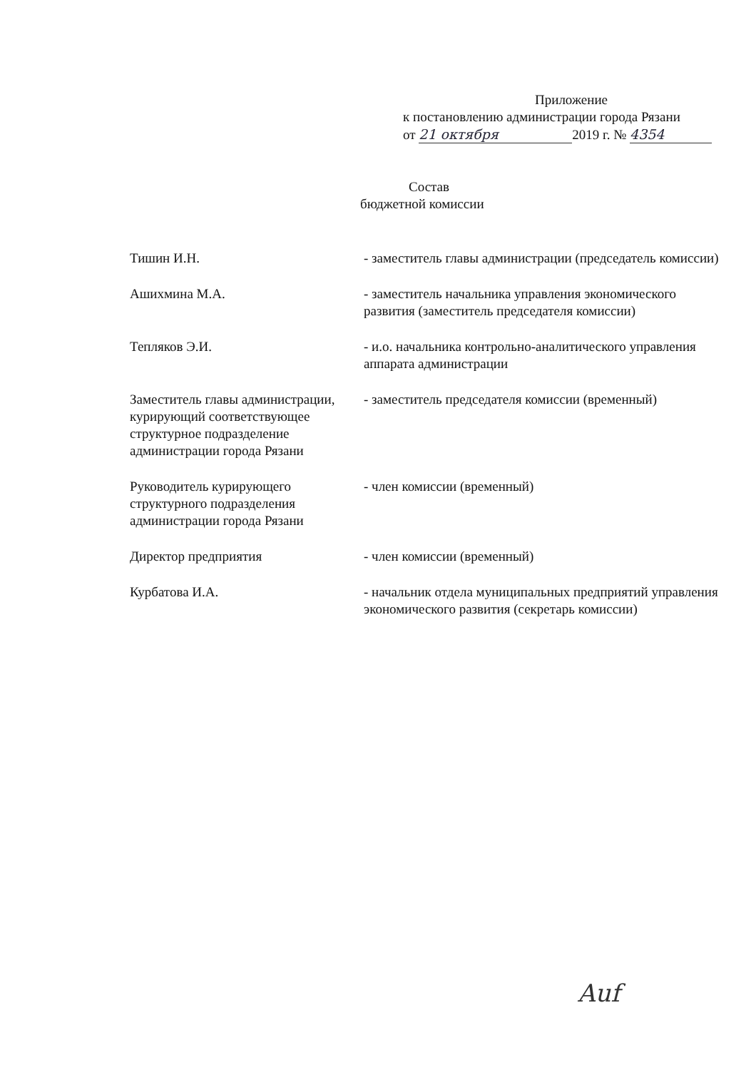Приложение
к постановлению администрации города Рязани
от 21 октября 2019 г. № 4354
Состав
бюджетной комиссии
Тишин И.Н. - заместитель главы администрации (председатель комиссии)
Ашихмина М.А. - заместитель начальника управления экономического развития (заместитель председателя комиссии)
Тепляков Э.И. - и.о. начальника контрольно-аналитического управления аппарата администрации
Заместитель главы администрации,
курирующий соответствующее структурное подразделение администрации города Рязани
- заместитель председателя комиссии (временный)
Руководитель курирующего структурного подразделения администрации города Рязани
- член комиссии (временный)
Директор предприятия - член комиссии (временный)
Курбатова И.А. - начальник отдела муниципальных предприятий управления экономического развития (секретарь комиссии)
Auf